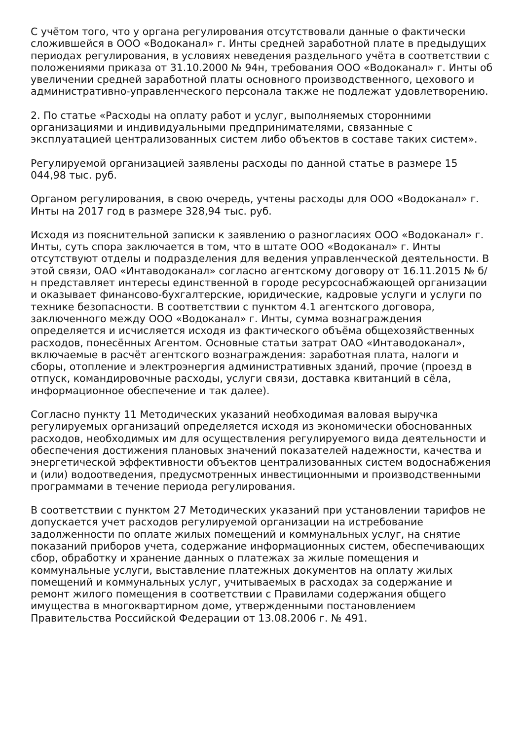С учётом того, что у органа регулирования отсутствовали данные о фактически сложившейся в ООО «Водоканал» г. Инты средней заработной плате в предыдущих периодах регулирования, в условиях неведения раздельного учёта в соответствии с положениями приказа от 31.10.2000 № 94н, требования ООО «Водоканал» г. Инты об увеличении средней заработной платы основного производственного, цехового и административно-управленческого персонала также не подлежат удовлетворению.
2. По статье «Расходы на оплату работ и услуг, выполняемых сторонними организациями и индивидуальными предпринимателями, связанные с эксплуатацией централизованных систем либо объектов в составе таких систем».
Регулируемой организацией заявлены расходы по данной статье в размере 15 044,98 тыс. руб.
Органом регулирования, в свою очередь, учтены расходы для ООО «Водоканал» г. Инты на 2017 год в размере 328,94 тыс. руб.
Исходя из пояснительной записки к заявлению о разногласиях ООО «Водоканал» г. Инты, суть спора заключается в том, что в штате ООО «Водоканал» г. Инты отсутствуют отделы и подразделения для ведения управленческой деятельности. В этой связи, ОАО «Интаводоканал» согласно агентскому договору от 16.11.2015 № б/н представляет интересы единственной в городе ресурсоснабжающей организации и оказывает финансово-бухгалтерские, юридические, кадровые услуги и услуги по технике безопасности. В соответствии с пунктом 4.1 агентского договора, заключенного между ООО «Водоканал» г. Инты, сумма вознаграждения определяется и исчисляется исходя из фактического объёма общехозяйственных расходов, понесённых Агентом. Основные статьи затрат ОАО «Интаводоканал», включаемые в расчёт агентского вознаграждения: заработная плата, налоги и сборы, отопление и электроэнергия административных зданий, прочие (проезд в отпуск, командировочные расходы, услуги связи, доставка квитанций в сёла, информационное обеспечение и так далее).
Согласно пункту 11 Методических указаний необходимая валовая выручка регулируемых организаций определяется исходя из экономически обоснованных расходов, необходимых им для осуществления регулируемого вида деятельности и обеспечения достижения плановых значений показателей надежности, качества и энергетической эффективности объектов централизованных систем водоснабжения и (или) водоотведения, предусмотренных инвестиционными и производственными программами в течение периода регулирования.
В соответствии с пунктом 27 Методических указаний при установлении тарифов не допускается учет расходов регулируемой организации на истребование задолженности по оплате жилых помещений и коммунальных услуг, на снятие показаний приборов учета, содержание информационных систем, обеспечивающих сбор, обработку и хранение данных о платежах за жилые помещения и коммунальные услуги, выставление платежных документов на оплату жилых помещений и коммунальных услуг, учитываемых в расходах за содержание и ремонт жилого помещения в соответствии с Правилами содержания общего имущества в многоквартирном доме, утвержденными постановлением Правительства Российской Федерации от 13.08.2006 г. № 491.